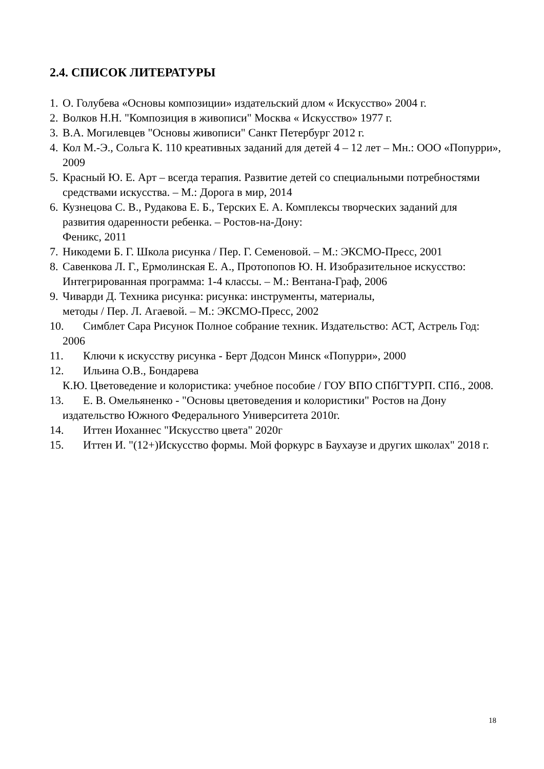2.4. СПИСОК ЛИТЕРАТУРЫ
1. О. Голубева «Основы композиции» издательский длом « Искусство» 2004 г.
2. Волков Н.Н. "Композиция в живописи" Москва « Искусство» 1977 г.
3. В.А. Могилевцев "Основы живописи" Санкт Петербург 2012 г.
4. Кол М.-Э., Сольга К. 110 креативных заданий для детей 4 – 12 лет – Мн.: ООО «Попурри», 2009
5. Красный Ю. Е. Арт – всегда терапия. Развитие детей со специальными потребностями средствами искусства. – М.: Дорога в мир, 2014
6. Кузнецова С. В., Рудакова Е. Б., Терских Е. А. Комплексы творческих заданий для развития одаренности ребенка. – Ростов-на-Дону:
Феникс, 2011
7. Никодеми Б. Г. Школа рисунка / Пер. Г. Семеновой. – М.: ЭКСМО-Пресс, 2001
8. Савенкова Л. Г., Ермолинская Е. А., Протопопов Ю. Н. Изобразительное искусство: Интегрированная программа: 1-4 классы. – М.: Вентана-Граф, 2006
9. Чиварди Д. Техника рисунка: рисунка: инструменты, материалы,
методы / Пер. Л. Агаевой. – М.: ЭКСМО-Пресс, 2002
10. Симблет Сара Рисунок Полное собрание техник. Издательство: АСТ, Астрель Год: 2006
11. Ключи к искусству рисунка - Берт Додсон Минск «Попурри», 2000
12. Ильина О.В., Бондарева
К.Ю. Цветоведение и колористика: учебное пособие / ГОУ ВПО СПбГТУРП. СПб., 2008.
13. Е. В. Омельяненко - "Основы цветоведения и колористики" Ростов на Дону издательство Южного Федерального Университета 2010г.
14. Иттен Иоханнес "Искусство цвета" 2020г
15. Иттен И. "(12+)Искусство формы. Мой форкурс в Баухаузе и других школах" 2018 г.
18